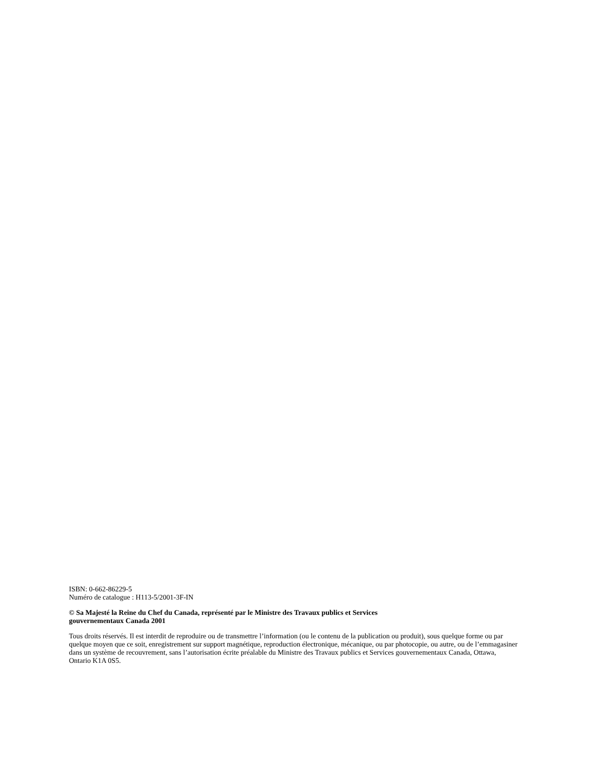ISBN: 0-662-86229-5
Numéro de catalogue : H113-5/2001-3F-IN
© Sa Majesté la Reine du Chef du Canada, représenté par le Ministre des Travaux publics et Services
gouvernementaux Canada 2001
Tous droits réservés. Il est interdit de reproduire ou de transmettre l’information (ou le contenu de la publication ou produit), sous quelque forme ou par quelque moyen que ce soit, enregistrement sur support magnétique, reproduction électronique, mécanique, ou par photocopie, ou autre, ou de l’emmagasiner dans un système de recouvrement, sans l’autorisation écrite préalable du Ministre des Travaux publics et Services gouvernementaux Canada, Ottawa, Ontario K1A 0S5.